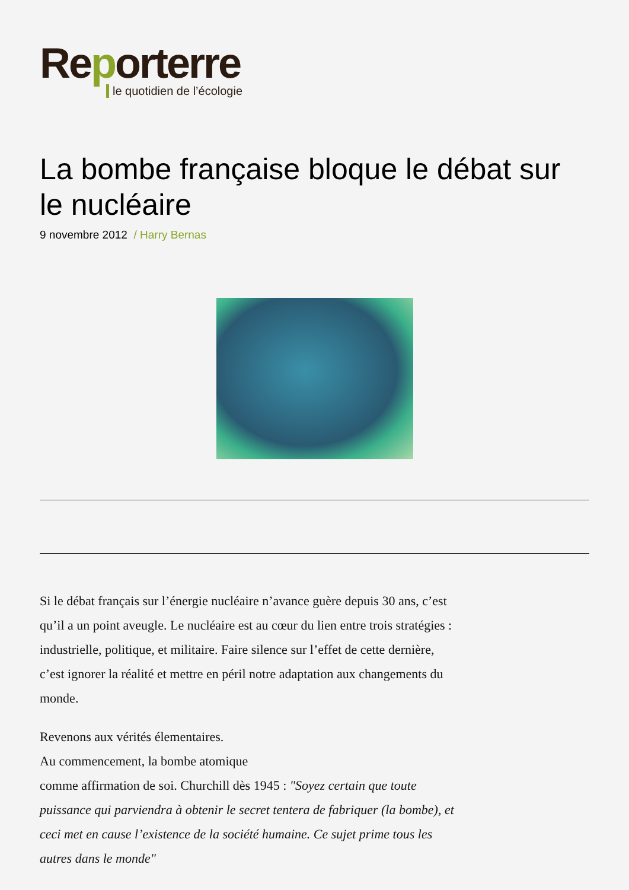Reporterre
le quotidien de l’écologie
La bombe française bloque le débat sur le nucléaire
9 novembre 2012 / Harry Bernas
Si le débat français sur l’énergie nucléaire n’avance guère depuis 30 ans, c’est qu’il a un point aveugle. Le nucléaire est au cœur du lien entre trois stratégies : industrielle, politique, et militaire. Faire silence sur l’effet de cette dernière, c’est ignorer la réalité et mettre en péril notre adaptation aux changements du monde.
Revenons aux vérités élementaires.
Au commencement, la bombe atomique
comme affirmation de soi. Churchill dès 1945 : "Soyez certain que toute puissance qui parviendra à obtenir le secret tentera de fabriquer (la bombe), et ceci met en cause l’existence de la société humaine. Ce sujet prime tous les autres dans le monde"